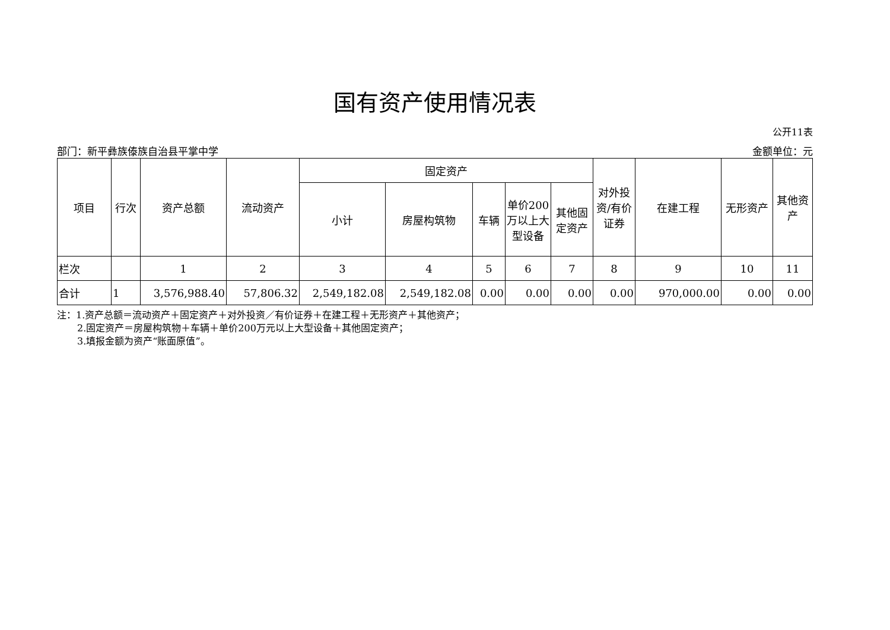国有资产使用情况表
公开11表
部门：新平彝族傣族自治县平掌中学 金额单位：元
| 项目 | 行次 | 资产总额 | 流动资产 | 固定资产 | | | | | 对外投资/有价证券 | 在建工程 | 无形资产 | 其他资产 |
| --- | --- | --- | --- | --- | --- | --- | --- | --- | --- | --- | --- | --- |
| | | | | 小计 | 房屋构筑物 | 车辆 | 单价200万以上大型设备 | 其他固定资产 | | | | |
| 栏次 | | 1 | 2 | 3 | 4 | 5 | 6 | 7 | 8 | 9 | 10 | 11 |
| 合计 | 1 | 3,576,988.40 | 57,806.32 | 2,549,182.08 | 2,549,182.08 | 0.00 | 0.00 | 0.00 | 0.00 | 970,000.00 | 0.00 | 0.00 |
注：1.资产总额＝流动资产＋固定资产＋对外投资／有价证券＋在建工程＋无形资产＋其他资产；
2.固定资产＝房屋构筑物＋车辆＋单价200万元以上大型设备＋其他固定资产；
3.填报金额为资产“账面原值”。